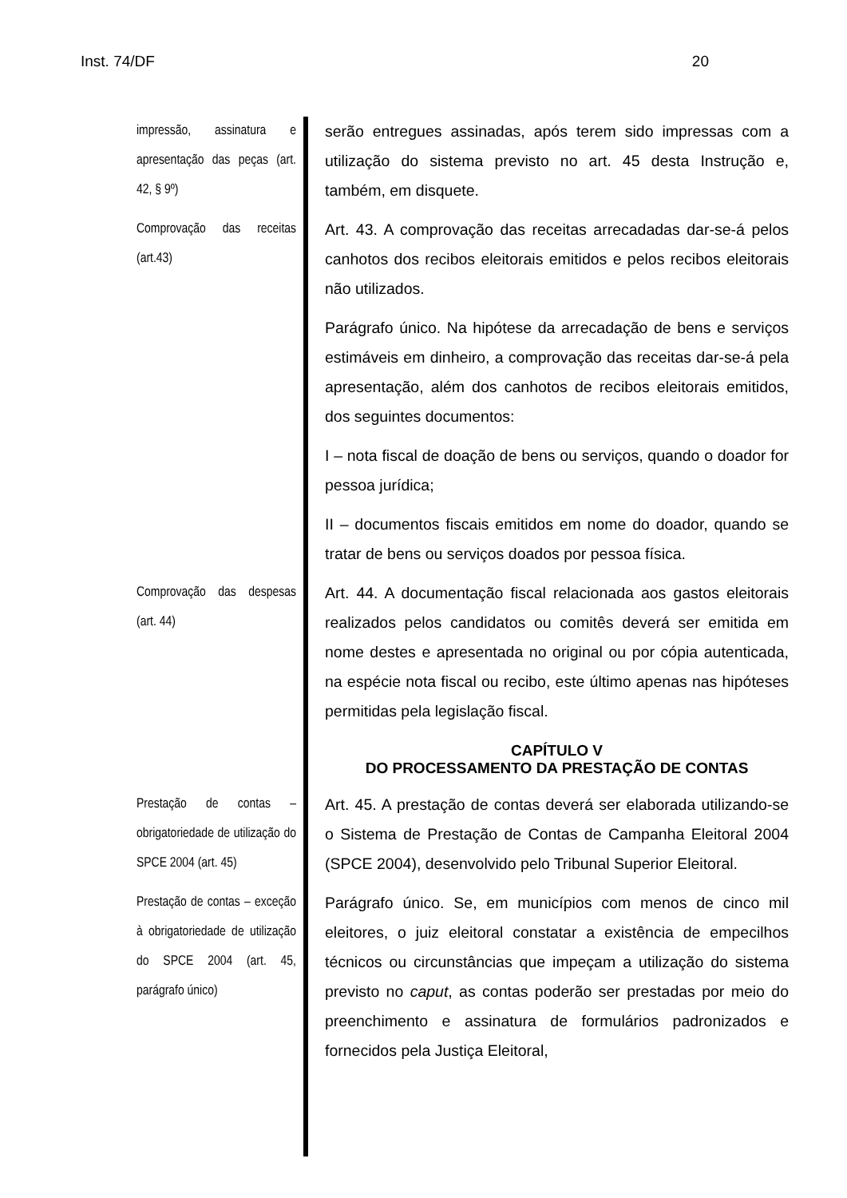Inst. 74/DF 20
impressão, assinatura e apresentação das peças (art. 42, § 9º)
serão entregues assinadas, após terem sido impressas com a utilização do sistema previsto no art. 45 desta Instrução e, também, em disquete.
Comprovação das receitas (art.43)
Art. 43. A comprovação das receitas arrecadadas dar-se-á pelos canhotos dos recibos eleitorais emitidos e pelos recibos eleitorais não utilizados.
Parágrafo único. Na hipótese da arrecadação de bens e serviços estimáveis em dinheiro, a comprovação das receitas dar-se-á pela apresentação, além dos canhotos de recibos eleitorais emitidos, dos seguintes documentos:
I – nota fiscal de doação de bens ou serviços, quando o doador for pessoa jurídica;
II – documentos fiscais emitidos em nome do doador, quando se tratar de bens ou serviços doados por pessoa física.
Comprovação das despesas (art. 44)
Art. 44. A documentação fiscal relacionada aos gastos eleitorais realizados pelos candidatos ou comitês deverá ser emitida em nome destes e apresentada no original ou por cópia autenticada, na espécie nota fiscal ou recibo, este último apenas nas hipóteses permitidas pela legislação fiscal.
CAPÍTULO V
DO PROCESSAMENTO DA PRESTAÇÃO DE CONTAS
Prestação de contas – obrigatoriedade de utilização do SPCE 2004 (art. 45)
Art. 45. A prestação de contas deverá ser elaborada utilizando-se o Sistema de Prestação de Contas de Campanha Eleitoral 2004 (SPCE 2004), desenvolvido pelo Tribunal Superior Eleitoral.
Prestação de contas – exceção à obrigatoriedade de utilização do SPCE 2004 (art. 45, parágrafo único)
Parágrafo único. Se, em municípios com menos de cinco mil eleitores, o juiz eleitoral constatar a existência de empecilhos técnicos ou circunstâncias que impeçam a utilização do sistema previsto no caput, as contas poderão ser prestadas por meio do preenchimento e assinatura de formulários padronizados e fornecidos pela Justiça Eleitoral,